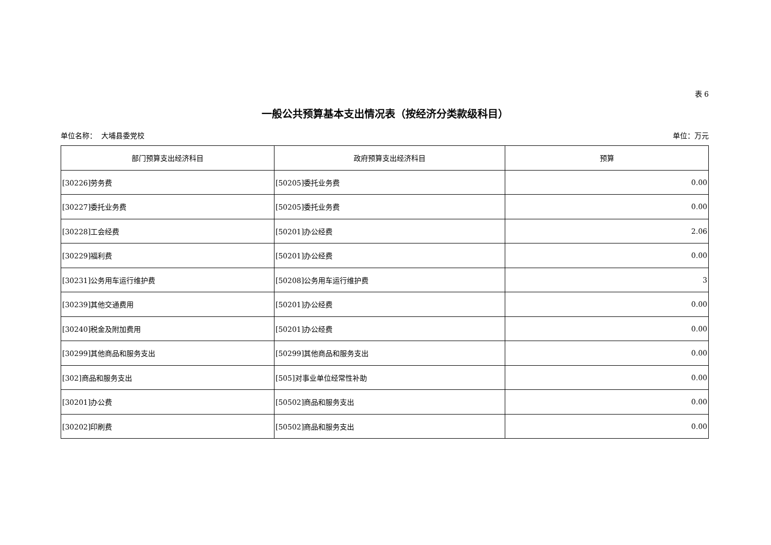表 6
一般公共预算基本支出情况表（按经济分类款级科目）
单位名称： 大埔县委党校 单位：万元
| 部门预算支出经济科目 | 政府预算支出经济科目 | 预算 |
| --- | --- | --- |
| [30226]劳务费 | [50205]委托业务费 | 0.00 |
| [30227]委托业务费 | [50205]委托业务费 | 0.00 |
| [30228]工会经费 | [50201]办公经费 | 2.06 |
| [30229]福利费 | [50201]办公经费 | 0.00 |
| [30231]公务用车运行维护费 | [50208]公务用车运行维护费 | 3 |
| [30239]其他交通费用 | [50201]办公经费 | 0.00 |
| [30240]税金及附加费用 | [50201]办公经费 | 0.00 |
| [30299]其他商品和服务支出 | [50299]其他商品和服务支出 | 0.00 |
| [302]商品和服务支出 | [505]对事业单位经常性补助 | 0.00 |
| [30201]办公费 | [50502]商品和服务支出 | 0.00 |
| [30202]印刷费 | [50502]商品和服务支出 | 0.00 |